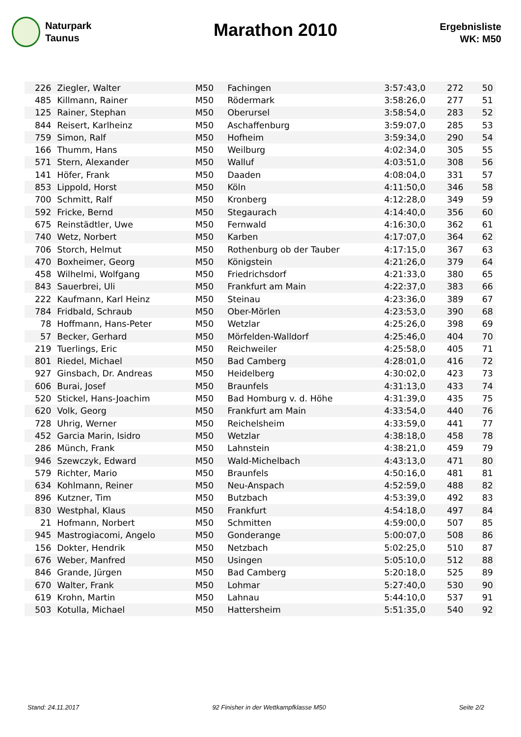Naturpark
Taunus
Marathon 2010
Ergebnisliste
WK: M50
| 226 | Ziegler, Walter | M50 | Fachingen | 3:57:43,0 | 272 | 50 |
| 485 | Killmann, Rainer | M50 | Rödermark | 3:58:26,0 | 277 | 51 |
| 125 | Rainer, Stephan | M50 | Oberursel | 3:58:54,0 | 283 | 52 |
| 844 | Reisert, Karlheinz | M50 | Aschaffenburg | 3:59:07,0 | 285 | 53 |
| 759 | Simon, Ralf | M50 | Hofheim | 3:59:34,0 | 290 | 54 |
| 166 | Thumm, Hans | M50 | Weilburg | 4:02:34,0 | 305 | 55 |
| 571 | Stern, Alexander | M50 | Walluf | 4:03:51,0 | 308 | 56 |
| 141 | Höfer, Frank | M50 | Daaden | 4:08:04,0 | 331 | 57 |
| 853 | Lippold, Horst | M50 | Köln | 4:11:50,0 | 346 | 58 |
| 700 | Schmitt, Ralf | M50 | Kronberg | 4:12:28,0 | 349 | 59 |
| 592 | Fricke, Bernd | M50 | Stegaurach | 4:14:40,0 | 356 | 60 |
| 675 | Reinstädtler, Uwe | M50 | Fernwald | 4:16:30,0 | 362 | 61 |
| 740 | Wetz, Norbert | M50 | Karben | 4:17:07,0 | 364 | 62 |
| 706 | Storch, Helmut | M50 | Rothenburg ob der Tauber | 4:17:15,0 | 367 | 63 |
| 470 | Boxheimer, Georg | M50 | Königstein | 4:21:26,0 | 379 | 64 |
| 458 | Wilhelmi, Wolfgang | M50 | Friedrichsdorf | 4:21:33,0 | 380 | 65 |
| 843 | Sauerbrei, Uli | M50 | Frankfurt am Main | 4:22:37,0 | 383 | 66 |
| 222 | Kaufmann, Karl Heinz | M50 | Steinau | 4:23:36,0 | 389 | 67 |
| 784 | Fridbald, Schraub | M50 | Ober-Mörlen | 4:23:53,0 | 390 | 68 |
| 78 | Hoffmann, Hans-Peter | M50 | Wetzlar | 4:25:26,0 | 398 | 69 |
| 57 | Becker, Gerhard | M50 | Mörfelden-Walldorf | 4:25:46,0 | 404 | 70 |
| 219 | Tuerlings, Eric | M50 | Reichweiler | 4:25:58,0 | 405 | 71 |
| 801 | Riedel, Michael | M50 | Bad Camberg | 4:28:01,0 | 416 | 72 |
| 927 | Ginsbach, Dr. Andreas | M50 | Heidelberg | 4:30:02,0 | 423 | 73 |
| 606 | Burai, Josef | M50 | Braunfels | 4:31:13,0 | 433 | 74 |
| 520 | Stickel, Hans-Joachim | M50 | Bad Homburg v. d. Höhe | 4:31:39,0 | 435 | 75 |
| 620 | Volk, Georg | M50 | Frankfurt am Main | 4:33:54,0 | 440 | 76 |
| 728 | Uhrig, Werner | M50 | Reichelsheim | 4:33:59,0 | 441 | 77 |
| 452 | Garcia Marin, Isidro | M50 | Wetzlar | 4:38:18,0 | 458 | 78 |
| 286 | Münch, Frank | M50 | Lahnstein | 4:38:21,0 | 459 | 79 |
| 946 | Szewczyk, Edward | M50 | Wald-Michelbach | 4:43:13,0 | 471 | 80 |
| 579 | Richter, Mario | M50 | Braunfels | 4:50:16,0 | 481 | 81 |
| 634 | Kohlmann, Reiner | M50 | Neu-Anspach | 4:52:59,0 | 488 | 82 |
| 896 | Kutzner, Tim | M50 | Butzbach | 4:53:39,0 | 492 | 83 |
| 830 | Westphal, Klaus | M50 | Frankfurt | 4:54:18,0 | 497 | 84 |
| 21 | Hofmann, Norbert | M50 | Schmitten | 4:59:00,0 | 507 | 85 |
| 945 | Mastrogiacomi, Angelo | M50 | Gonderange | 5:00:07,0 | 508 | 86 |
| 156 | Dokter, Hendrik | M50 | Netzbach | 5:02:25,0 | 510 | 87 |
| 676 | Weber, Manfred | M50 | Usingen | 5:05:10,0 | 512 | 88 |
| 846 | Grande, Jürgen | M50 | Bad Camberg | 5:20:18,0 | 525 | 89 |
| 670 | Walter, Frank | M50 | Lohmar | 5:27:40,0 | 530 | 90 |
| 619 | Krohn, Martin | M50 | Lahnau | 5:44:10,0 | 537 | 91 |
| 503 | Kotulla, Michael | M50 | Hattersheim | 5:51:35,0 | 540 | 92 |
Stand: 24.11.2017 92 Finisher in der Wettkampfklasse M50 Seite 2/2